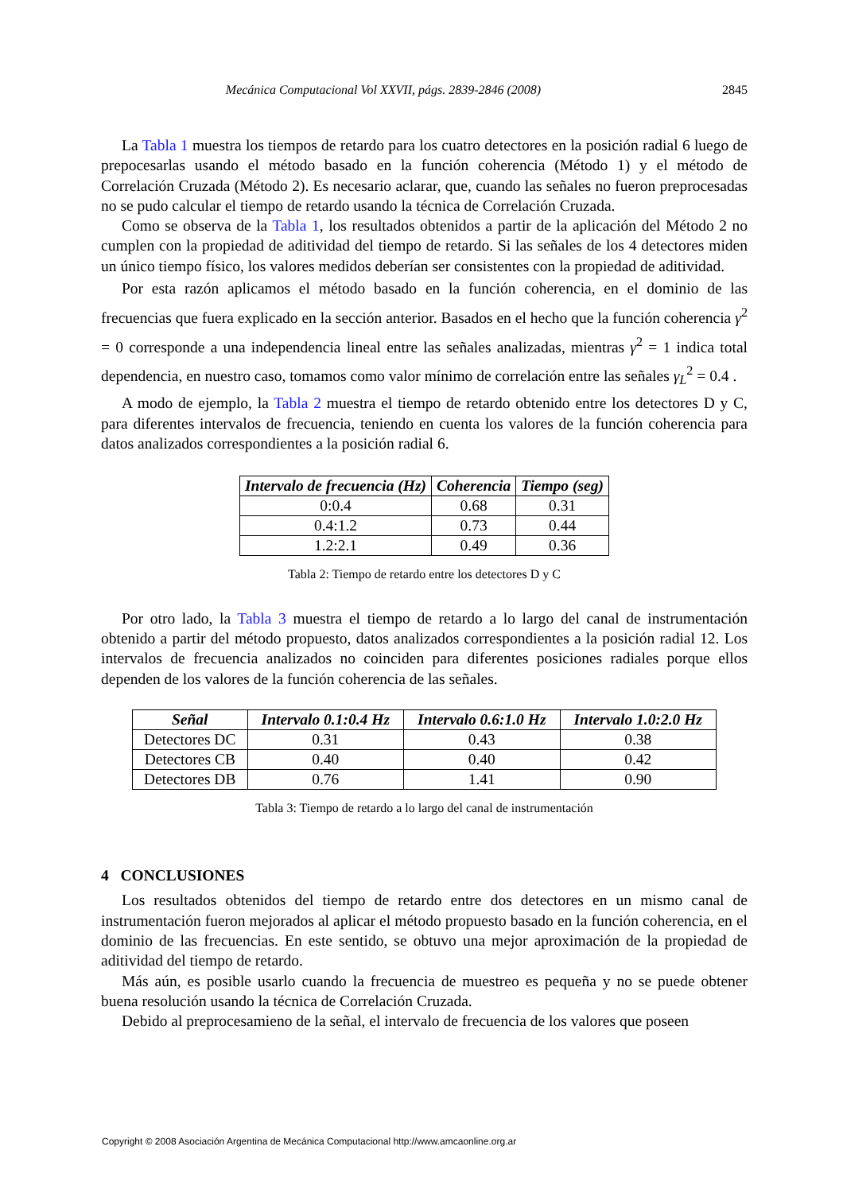Mecánica Computacional Vol XXVII, págs. 2839-2846 (2008) 2845
La Tabla 1 muestra los tiempos de retardo para los cuatro detectores en la posición radial 6 luego de prepocesarlas usando el método basado en la función coherencia (Método 1) y el método de Correlación Cruzada (Método 2). Es necesario aclarar, que, cuando las señales no fueron preprocesadas no se pudo calcular el tiempo de retardo usando la técnica de Correlación Cruzada.
Como se observa de la Tabla 1, los resultados obtenidos a partir de la aplicación del Método 2 no cumplen con la propiedad de aditividad del tiempo de retardo. Si las señales de los 4 detectores miden un único tiempo físico, los valores medidos deberían ser consistentes con la propiedad de aditividad.
Por esta razón aplicamos el método basado en la función coherencia, en el dominio de las frecuencias que fuera explicado en la sección anterior. Basados en el hecho que la función coherencia γ<sup>2</sup> = 0 corresponde a una independencia lineal entre las señales analizadas, mientras γ<sup>2</sup> = 1 indica total dependencia, en nuestro caso, tomamos como valor mínimo de correlación entre las señales γ<sub>L</sub><sup>2</sup> = 0.4 .
A modo de ejemplo, la Tabla 2 muestra el tiempo de retardo obtenido entre los detectores D y C, para diferentes intervalos de frecuencia, teniendo en cuenta los valores de la función coherencia para datos analizados correspondientes a la posición radial 6.
| Intervalo de frecuencia (Hz) | Coherencia | Tiempo (seg) |
| --- | --- | --- |
| 0:0.4 | 0.68 | 0.31 |
| 0.4:1.2 | 0.73 | 0.44 |
| 1.2:2.1 | 0.49 | 0.36 |
Tabla 2: Tiempo de retardo entre los detectores D y C
Por otro lado, la Tabla 3 muestra el tiempo de retardo a lo largo del canal de instrumentación obtenido a partir del método propuesto, datos analizados correspondientes a la posición radial 12. Los intervalos de frecuencia analizados no coinciden para diferentes posiciones radiales porque ellos dependen de los valores de la función coherencia de las señales.
| Señal | Intervalo 0.1:0.4 Hz | Intervalo 0.6:1.0 Hz | Intervalo 1.0:2.0 Hz |
| --- | --- | --- | --- |
| Detectores DC | 0.31 | 0.43 | 0.38 |
| Detectores CB | 0.40 | 0.40 | 0.42 |
| Detectores DB | 0.76 | 1.41 | 0.90 |
Tabla 3: Tiempo de retardo a lo largo del canal de instrumentación
4 CONCLUSIONES
Los resultados obtenidos del tiempo de retardo entre dos detectores en un mismo canal de instrumentación fueron mejorados al aplicar el método propuesto basado en la función coherencia, en el dominio de las frecuencias. En este sentido, se obtuvo una mejor aproximación de la propiedad de aditividad del tiempo de retardo.
Más aún, es posible usarlo cuando la frecuencia de muestreo es pequeña y no se puede obtener buena resolución usando la técnica de Correlación Cruzada.
Debido al preprocesamieno de la señal, el intervalo de frecuencia de los valores que poseen
Copyright © 2008 Asociación Argentina de Mecánica Computacional http://www.amcaonline.org.ar